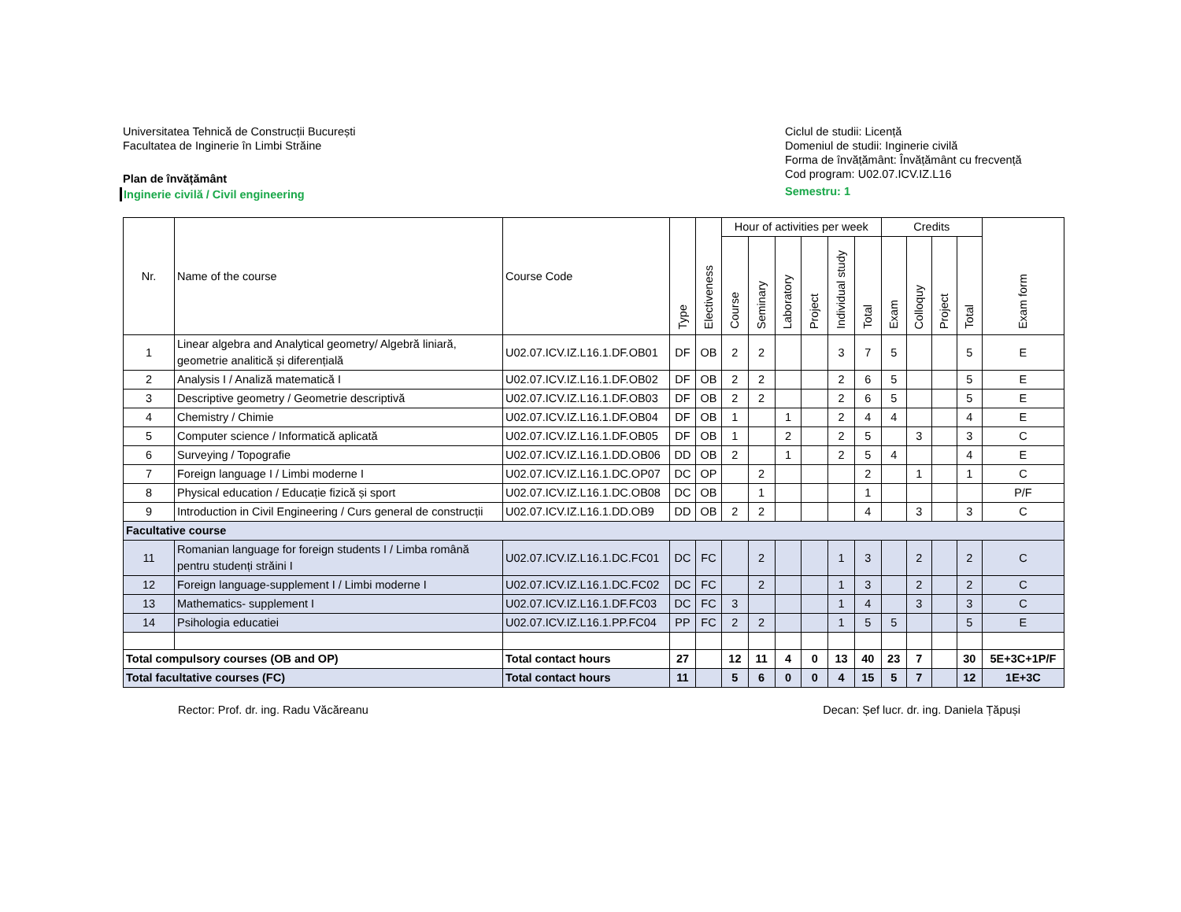Universitatea Tehnică de Construcții București
Facultatea de Inginerie în Limbi Străine
Plan de învățământ
Inginerie civilă / Civil engineering
Ciclul de studii: Licență
Domeniul de studii: Inginerie civilă
Forma de învățământ: Învățământ cu frecvență
Cod program: U02.07.ICV.IZ.L16
Semestru: 1
| Nr. | Name of the course | Course Code | Type | Electiveness | Hour of activities per week | | | | | | Credits | | | | Exam form |
| --- | --- | --- | --- | --- | --- | --- | --- | --- | --- | --- | --- | --- | --- | --- | --- |
| | | | | | Course | Seminary | Laboratory | Project | Individual study | Total | Exam | Colloquy | Project | Total | |
| 1 | Linear algebra and Analytical geometry/ Algebră liniară, geometrie analitică și diferențială | U02.07.ICV.IZ.L16.1.DF.OB01 | DF | OB | 2 | 2 | | | 3 | 7 | 5 | | | 5 | E |
| 2 | Analysis I / Analiză matematică I | U02.07.ICV.IZ.L16.1.DF.OB02 | DF | OB | 2 | 2 | | | 2 | 6 | 5 | | | 5 | E |
| 3 | Descriptive geometry / Geometrie descriptivă | U02.07.ICV.IZ.L16.1.DF.OB03 | DF | OB | 2 | 2 | | | 2 | 6 | 5 | | | 5 | E |
| 4 | Chemistry / Chimie | U02.07.ICV.IZ.L16.1.DF.OB04 | DF | OB | 1 | | 1 | | 2 | 4 | 4 | | | 4 | E |
| 5 | Computer science / Informatică aplicată | U02.07.ICV.IZ.L16.1.DF.OB05 | DF | OB | 1 | | 2 | | 2 | 5 | | 3 | | 3 | C |
| 6 | Surveying / Topografie | U02.07.ICV.IZ.L16.1.DD.OB06 | DD | OB | 2 | | 1 | | 2 | 5 | 4 | | | 4 | E |
| 7 | Foreign language I / Limbi moderne I | U02.07.ICV.IZ.L16.1.DC.OP07 | DC | OP | | 2 | | | | 2 | | 1 | | 1 | C |
| 8 | Physical education / Educație fizică și sport | U02.07.ICV.IZ.L16.1.DC.OB08 | DC | OB | | 1 | | | | 1 | | | | | P/F |
| 9 | Introduction in Civil Engineering / Curs general de construcții | U02.07.ICV.IZ.L16.1.DD.OB9 | DD | OB | 2 | 2 | | | | 4 | | 3 | | 3 | C |
| Facultative course | | | | | | | | | | | | | | | |
| 11 | Romanian language for foreign students I / Limba română pentru studenți străini I | U02.07.ICV.IZ.L16.1.DC.FC01 | DC | FC | | 2 | | | 1 | 3 | | 2 | | 2 | C |
| 12 | Foreign language-supplement I / Limbi moderne I | U02.07.ICV.IZ.L16.1.DC.FC02 | DC | FC | | 2 | | | 1 | 3 | | 2 | | 2 | C |
| 13 | Mathematics- supplement I | U02.07.ICV.IZ.L16.1.DF.FC03 | DC | FC | 3 | | | | 1 | 4 | | 3 | | 3 | C |
| 14 | Psihologia educatiei | U02.07.ICV.IZ.L16.1.PP.FC04 | PP | FC | 2 | 2 | | | 1 | 5 | 5 | | | 5 | E |
| Total compulsory courses (OB and OP) | | Total contact hours | 27 | | 12 | 11 | 4 | 0 | 13 | 40 | 23 | 7 | | 30 | 5E+3C+1P/F |
| Total facultative courses (FC) | | Total contact hours | 11 | | 5 | 6 | 0 | 0 | 4 | 15 | 5 | 7 | | 12 | 1E+3C |
Rector: Prof. dr. ing. Radu Văcăreanu Decan: Șef lucr. dr. ing. Daniela Țăpuși